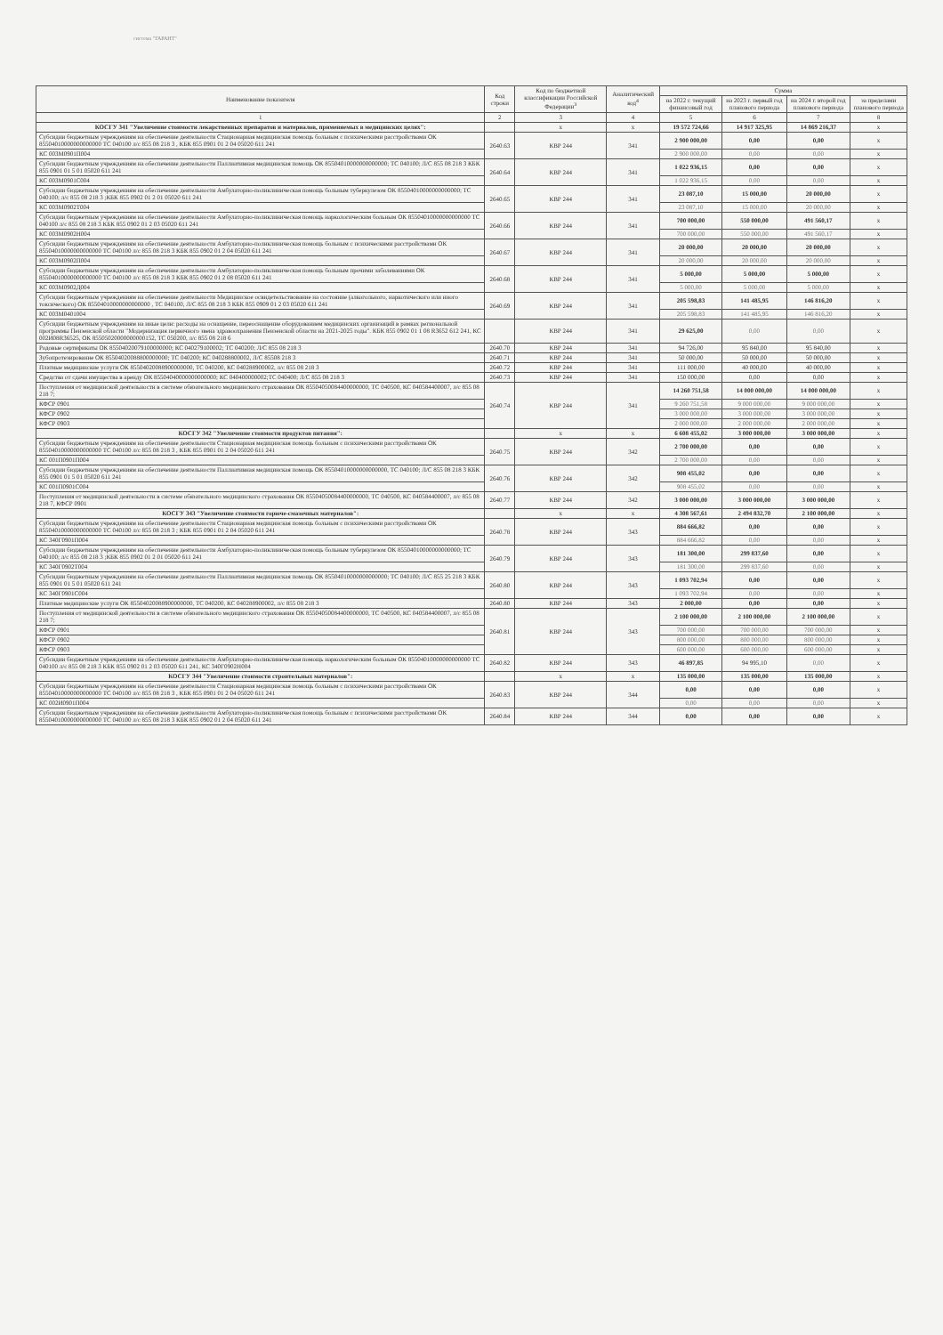система "ГАРАНТ"
| Наименование показателя | Код строки | Код по бюджетной классификации Российской Федерации<sup>3</sup> | Аналитический код<sup>4</sup> | Сумма | | | |
| --- | --- | --- | --- | --- | --- | --- | --- |
| | | | | на 2022 г. текущий финансовый год | на 2023 г. первый год планового периода | на 2024 г. второй год планового периода | за пределами планового периода |
| 1 | 2 | 3 | 4 | 5 | 6 | 7 | 8 |
| КОСГУ 341 "Увеличение стоимости лекарственных препаратов и материалов, применяемых в медицинских целях": | | x | x | 19 572 724,66 | 14 917 325,95 | 14 869 216,37 | x |
| Субсидии бюджетным учреждениям на обеспечение деятельности Стационарная медицинская помощь больным с психическими расстройствами ОК 85504010000000000000 ТС 040100 л/с 855 08 218 3 , КБК 855 0901 01 2 04 05020 611 241 | 2640.63 | КВР 244 | 341 | 2 900 000,00 | 0,00 | 0,00 | x |
| КС 003М0901П004 | | | | 2 900 000,00 | 0,00 | 0,00 | x |
| Субсидии бюджетным учреждениям на обеспечение деятельности Паллиативная медицинская помощь ОК 85504010000000000000; ТС 040100; Л/С 855 08 218 3 КБК 855 0901 01 5 01 05020 611 241 | 2640.64 | КВР 244 | 341 | 1 022 936,15 | 0,00 | 0,00 | x |
| КС 003М0901С004 | | | | 1 022 936,15 | 0,00 | 0,00 | x |
| Субсидии бюджетным учреждениям на обеспечение деятельности Амбулаторно-поликлиническая помощь больным туберкулезом ОК 85504010000000000000; ТС 040100; л/с 855 08 218 3 ;КБК 855 0902 01 2 01 05020 611 241 | 2640.65 | КВР 244 | 341 | 23 087,10 | 15 000,00 | 20 000,00 | x |
| КС 003М0902Т004 | | | | 23 087,10 | 15 000,00 | 20 000,00 | x |
| Субсидии бюджетным учреждениям на обеспечение деятельности Амбулаторно-поликлиническая помощь наркологическим больным ОК 85504010000000000000 ТС 040100 л/с 855 08 218 3 КБК 855 0902 01 2 03 05020 611 241 | 2640.66 | КВР 244 | 341 | 700 000,00 | 550 000,00 | 491 560,17 | x |
| КС 003М0902Н004 | | | | 700 000,00 | 550 000,00 | 491 560,17 | x |
| Субсидии бюджетным учреждениям на обеспечение деятельности Амбулаторно-поликлиническая помощь больным с психическими расстройствами ОК 85504010000000000000 ТС 040100 л/с 855 08 218 3 КБК 855 0902 01 2 04 05020 611 241 | 2640.67 | КВР 244 | 341 | 20 000,00 | 20 000,00 | 20 000,00 | x |
| КС 003М0902П004 | | | | 20 000,00 | 20 000,00 | 20 000,00 | x |
| Субсидии бюджетным учреждениям на обеспечение деятельности Амбулаторно-поликлиническая помощь больным прочими заболеваниями ОК 85504010000000000000 ТС 040100 л/с 855 08 218 3 КБК 855 0902 01 2 08 05020 611 241 | 2640.68 | КВР 244 | 341 | 5 000,00 | 5 000,00 | 5 000,00 | x |
| КС 003М0902Д004 | | | | 5 000,00 | 5 000,00 | 5 000,00 | x |
| Субсидии бюджетным учреждениям на обеспечение деятельности Медицинское освидетельствование на состояние (алкогольного, наркотического или иного токсического) ОК 85504010000000000000 , ТС 040100, Л/С 855 08 218 3 КБК 855 0909 01 2 03 05020 611 241 | 2640.69 | КВР 244 | 341 | 205 598,83 | 141 485,95 | 146 816,20 | x |
| КС 003М0401004 | | | | 205 598,83 | 141 485,95 | 146 816,20 | x |
| Субсидии бюджетным учреждениям на иные цели: расходы на оснащение, переоснащение оборудованием медицинских организаций в рамках региональной программы Пензенской области "Модернизация первичного звена здравоохранения Пензенской области на 2021-2025 годы". КБК 855 0902 01 1 08 R3652 612 241, КС 002И08R36525, ОК 85505020000000000152, ТС 050200, л/с 855 08 218 6 | | КВР 244 | 341 | 29 625,00 | 0,00 | 0,00 | x |
| Родовые сертификаты ОК 85504020079100000000; КС 040279100002; ТС 040200; Л/С 855 08 218 3 | 2640.70 | КВР 244 | 341 | 94 726,00 | 95 840,00 | 95 840,00 | x |
| Зубопротезирование ОК 85504020088800000000; ТС 040200; КС 040288800002, Л/С 85508 218 3 | 2640.71 | КВР 244 | 341 | 50 000,00 | 50 000,00 | 50 000,00 | x |
| Платные медицинские услуги ОК 85504020088900000000, ТС 040200, КС 040288900002, л/с 855 08 218 3 | 2640.72 | КВР 244 | 341 | 111 000,00 | 40 000,00 | 40 000,00 | x |
| Средства от сдачи имущества в аренду ОК 85504040000000000000; КС 040400000002;ТС 040400; Л/С 855 08 218 3 | 2640.73 | КВР 244 | 341 | 150 000,00 | 0,00 | 0,00 | x |
| Поступления от медицинской деятельности в системе обязательного медицинского страхования ОК 85504050084400000000, ТС 040500, КС 040584400007, л/с 855 08 218 7; | 2640.74 | КВР 244 | 341 | 14 260 751,58 | 14 000 000,00 | 14 000 000,00 | x |
| КФСР 0901 | | | | 9 260 751,58 | 9 000 000,00 | 9 000 000,00 | x |
| КФСР 0902 | | | | 3 000 000,00 | 3 000 000,00 | 3 000 000,00 | x |
| КФСР 0903 | | | | 2 000 000,00 | 2 000 000,00 | 2 000 000,00 | x |
| КОСГУ 342 "Увеличение стоимости продуктов питания": | | x | x | 6 608 455,02 | 3 000 000,00 | 3 000 000,00 | x |
| Субсидии бюджетным учреждениям на обеспечение деятельности Стационарная медицинская помощь больным с психическими расстройствами ОК 85504010000000000000 ТС 040100 л/с 855 08 218 3 , КБК 855 0901 01 2 04 05020 611 241 | 2640.75 | КВР 244 | 342 | 2 700 000,00 | 0,00 | 0,00 | x |
| КС 001П0901П004 | | | | 2 700 000,00 | 0,00 | 0,00 | x |
| Субсидии бюджетным учреждениям на обеспечение деятельности Паллиативная медицинская помощь ОК 85504010000000000000, ТС 040100; Л/С 855 08 218 3 КБК 855 0901 01 5 01 05020 611 241 | 2640.76 | КВР 244 | 342 | 908 455,02 | 0,00 | 0,00 | x |
| КС 001П0901С004 | | | | 908 455,02 | 0,00 | 0,00 | x |
| Поступления от медицинской деятельности в системе обязательного медицинского страхования ОК 85504050084400000000, ТС 040500, КС 040584400007, л/с 855 08 218 7, КФСР 0901 | 2640.77 | КВР 244 | 342 | 3 000 000,00 | 3 000 000,00 | 3 000 000,00 | x |
| КОСГУ 343 "Увеличение стоимости горюче-смазочных материалов": | | x | x | 4 308 567,61 | 2 494 832,70 | 2 100 000,00 | x |
| Субсидии бюджетным учреждениям на обеспечение деятельности Стационарная медицинская помощь больным с психическими расстройствами ОК 85504010000000000000 ТС 040100 л/с 855 08 218 3 ; КБК 855 0901 01 2 04 05020 611 241 | 2640.78 | КВР 244 | 343 | 884 666,82 | 0,00 | 0,00 | x |
| КС 340Г0901П004 | | | | 884 666,82 | 0,00 | 0,00 | x |
| Субсидии бюджетным учреждениям на обеспечение деятельности Амбулаторно-поликлиническая помощь больным туберкулезом ОК 85504010000000000000; ТС 040100; л/с 855 08 218 3 ;КБК 855 0902 01 2 01 05020 611 241 | 2640.79 | КВР 244 | 343 | 181 300,00 | 299 837,60 | 0,00 | x |
| КС 340Г0902Т004 | | | | 181 300,00 | 299 837,60 | 0,00 | x |
| Субсидии бюджетным учреждениям на обеспечение деятельности Паллиативная медицинская помощь ОК 85504010000000000000; ТС 040100; Л/С 855 25 218 3 КБК 855 0901 01 5 01 05020 611 241 | 2640.80 | КВР 244 | 343 | 1 093 702,94 | 0,00 | 0,00 | x |
| КС 340Г0901С004 | | | | 1 093 702,94 | 0,00 | 0,00 | x |
| Платные медицинские услуги ОК 85504020088900000000, ТС 040200, КС 040288900002, л/с 855 08 218 3 | 2640.80 | КВР 244 | 343 | 2 000,00 | 0,00 | 0,00 | x |
| Поступления от медицинской деятельности в системе обязательного медицинского страхования ОК 85504050084400000000, ТС 040500, КС 040584400007, л/с 855 08 218 7; | 2640.81 | КВР 244 | 343 | 2 100 000,00 | 2 100 000,00 | 2 100 000,00 | x |
| КФСР 0901 | | | | 700 000,00 | 700 000,00 | 700 000,00 | x |
| КФСР 0902 | | | | 800 000,00 | 800 000,00 | 800 000,00 | x |
| КФСР 0903 | | | | 600 000,00 | 600 000,00 | 600 000,00 | x |
| Субсидии бюджетным учреждениям на обеспечение деятельности Амбулаторно-поликлиническая помощь наркологическим больным ОК 85504010000000000000 ТС 040100 л/с 855 08 218 3 КБК 855 0902 01 2 03 05020 611 241, КС 340Г0902Н004 | 2640.82 | КВР 244 | 343 | 46 897,85 | 94 995,10 | 0,00 | x |
| КОСГУ 344 "Увеличение стоимости строительных материалов": | | x | x | 135 000,00 | 135 000,00 | 135 000,00 | x |
| Субсидии бюджетным учреждениям на обеспечение деятельности Стационарная медицинская помощь больным с психическими расстройствами ОК 85504010000000000000 ТС 040100 л/с 855 08 218 3 , КБК 855 0901 01 2 04 05020 611 241 | 2640.83 | КВР 244 | 344 | 0,00 | 0,00 | 0,00 | x |
| КС 002И0901П004 | | | | 0,00 | 0,00 | 0,00 | x |
| Субсидии бюджетным учреждениям на обеспечение деятельности Амбулаторно-поликлиническая помощь больным с психическими расстройствами ОК 85504010000000000000 ТС 040100 л/с 855 08 218 3 КБК 855 0902 01 2 04 05020 611 241 | 2640.84 | КВР 244 | 344 | 0,00 | 0,00 | 0,00 | x |